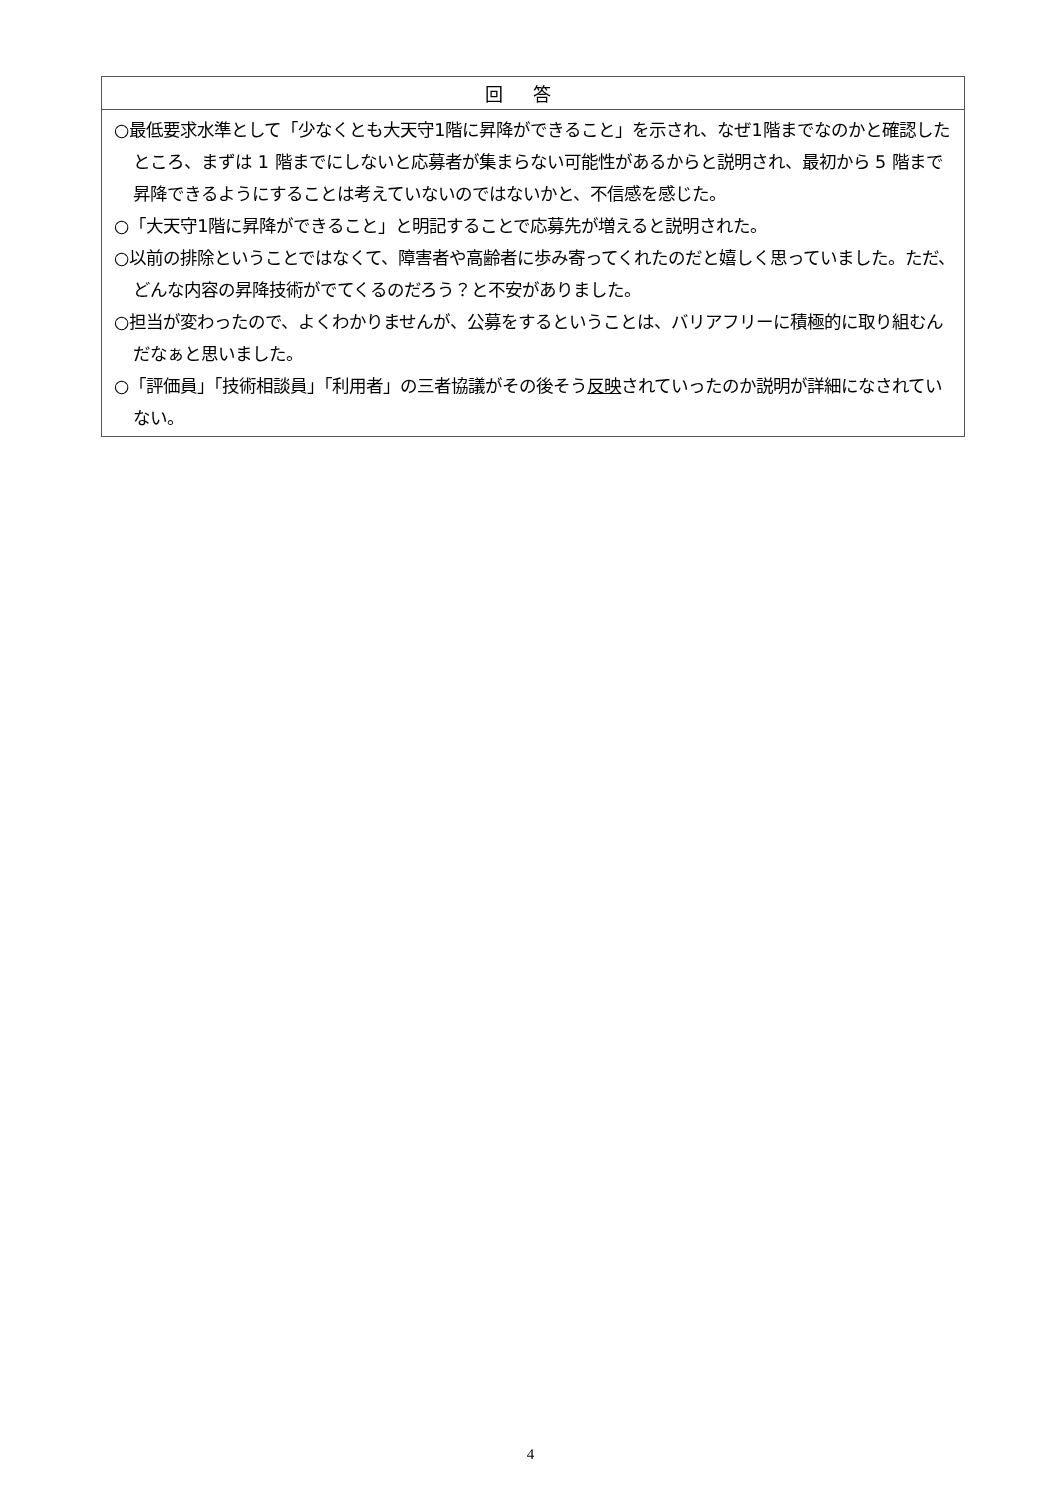| 回答 |
| --- |
| ○最低要求水準として「少なくとも大天守1階に昇降ができること」を示され、なぜ1階までなのかと確認したところ、まずは 1 階までにしないと応募者が集まらない可能性があるからと説明され、最初から 5 階まで昇降できるようにすることは考えていないのではないかと、不信感を感じた。 ○「大天守1階に昇降ができること」と明記することで応募先が増えると説明された。 ○以前の排除ということではなくて、障害者や高齢者に歩み寄ってくれたのだと嬉しく思っていました。ただ、どんな内容の昇降技術がでてくるのだろう？と不安がありました。 ○担当が変わったので、よくわかりませんが、公募をするということは、バリアフリーに積極的に取り組むんだなぁと思いました。 ○「評価員」「技術相談員」「利用者」の三者協議がその後そう 反映 されていったのか説明が詳細になされていない。 |
4